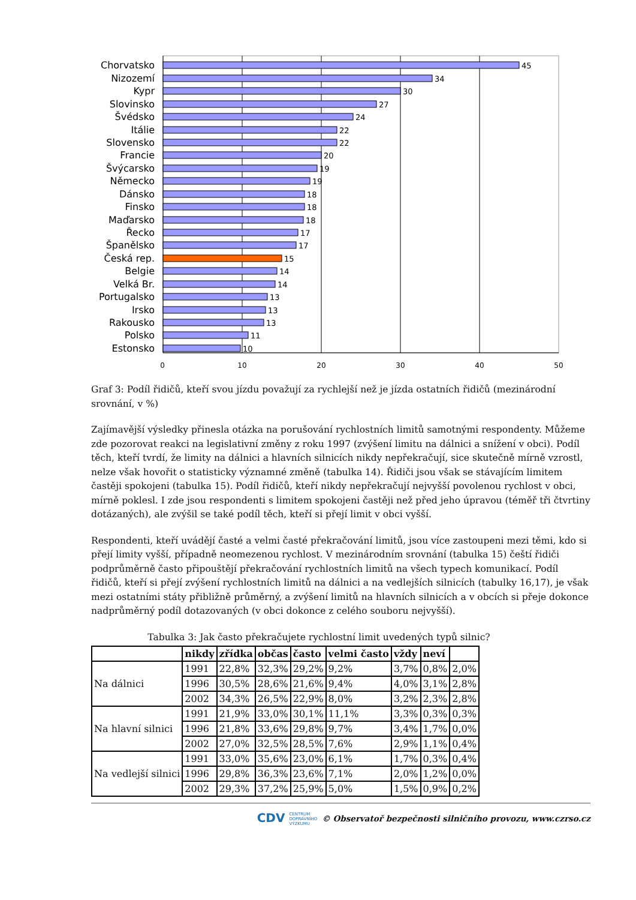0
10
20
30
40
50
Chorvatsko
Nizozemí
Kypr
Slovinsko
Švédsko
Itálie
Slovensko
Francie
Švýcarsko
Německo
Dánsko
Finsko
Maďarsko
Řecko
Španělsko
Česká rep.
Belgie
Velká Br.
Portugalsko
Irsko
Rakousko
Polsko
Estonsko
45
34
30
27
24
22
22
20
19
19
18
18
18
17
17
15
14
14
13
13
13
11
10
Graf 3: Podíl řidičů, kteří svou jízdu považují za rychlejší než je jízda ostatních řidičů (mezinárodní srovnání, v %)
Zajímavější výsledky přinesla otázka na porušování rychlostních limitů samotnými respondenty. Můžeme zde pozorovat reakci na legislativní změny z roku 1997 (zvýšení limitu na dálnici a snížení v obci). Podíl těch, kteří tvrdí, že limity na dálnici a hlavních silnicích nikdy nepřekračují, sice skutečně mírně vzrostl, nelze však hovořit o statisticky významné změně (tabulka 14). Řidiči jsou však se stávajícím limitem častěji spokojeni (tabulka 15). Podíl řidičů, kteří nikdy nepřekračují nejvyšší povolenou rychlost v obci, mírně poklesl. I zde jsou respondenti s limitem spokojeni častěji než před jeho úpravou (téměř tři čtvrtiny dotázaných), ale zvýšil se také podíl těch, kteří si přejí limit v obci vyšší.
Respondenti, kteří uvádějí časté a velmi časté překračování limitů, jsou více zastoupeni mezi těmi, kdo si přejí limity vyšší, případně neomezenou rychlost. V mezinárodním srovnání (tabulka 15) čeští řidiči podprůměrně často připouštějí překračování rychlostních limitů na všech typech komunikací. Podíl řidičů, kteří si přejí zvýšení rychlostních limitů na dálnici a na vedlejších silnicích (tabulky 16,17), je však mezi ostatními státy přibližně průměrný, a zvýšení limitů na hlavních silnicích a v obcích si přeje dokonce nadprůměrný podíl dotazovaných (v obci dokonce z celého souboru nejvyšší).
Tabulka 3: Jak často překračujete rychlostní limit uvedených typů silnic?
| | nikdy | zřídka | občas | často | velmi často | vždy | neví | |
| --- | --- | --- | --- | --- | --- | --- | --- | --- |
| Na dálnici | 1991 | 22,8% | 32,3% | 29,2% | 9,2% | 3,7% | 0,8% | 2,0% |
| | 1996 | 30,5% | 28,6% | 21,6% | 9,4% | 4,0% | 3,1% | 2,8% |
| | 2002 | 34,3% | 26,5% | 22,9% | 8,0% | 3,2% | 2,3% | 2,8% |
| Na hlavní silnici | 1991 | 21,9% | 33,0% | 30,1% | 11,1% | 3,3% | 0,3% | 0,3% |
| | 1996 | 21,8% | 33,6% | 29,8% | 9,7% | 3,4% | 1,7% | 0,0% |
| | 2002 | 27,0% | 32,5% | 28,5% | 7,6% | 2,9% | 1,1% | 0,4% |
| Na vedlejší silnici | 1991 | 33,0% | 35,6% | 23,0% | 6,1% | 1,7% | 0,3% | 0,4% |
| | 1996 | 29,8% | 36,3% | 23,6% | 7,1% | 2,0% | 1,2% | 0,0% |
| | 2002 | 29,3% | 37,2% | 25,9% | 5,0% | 1,5% | 0,9% | 0,2% |
CDV CENTRUM
DOPRAVNÍHO
VÝZKUMU © Observatoř bezpečnosti silničního provozu, www.czrso.cz